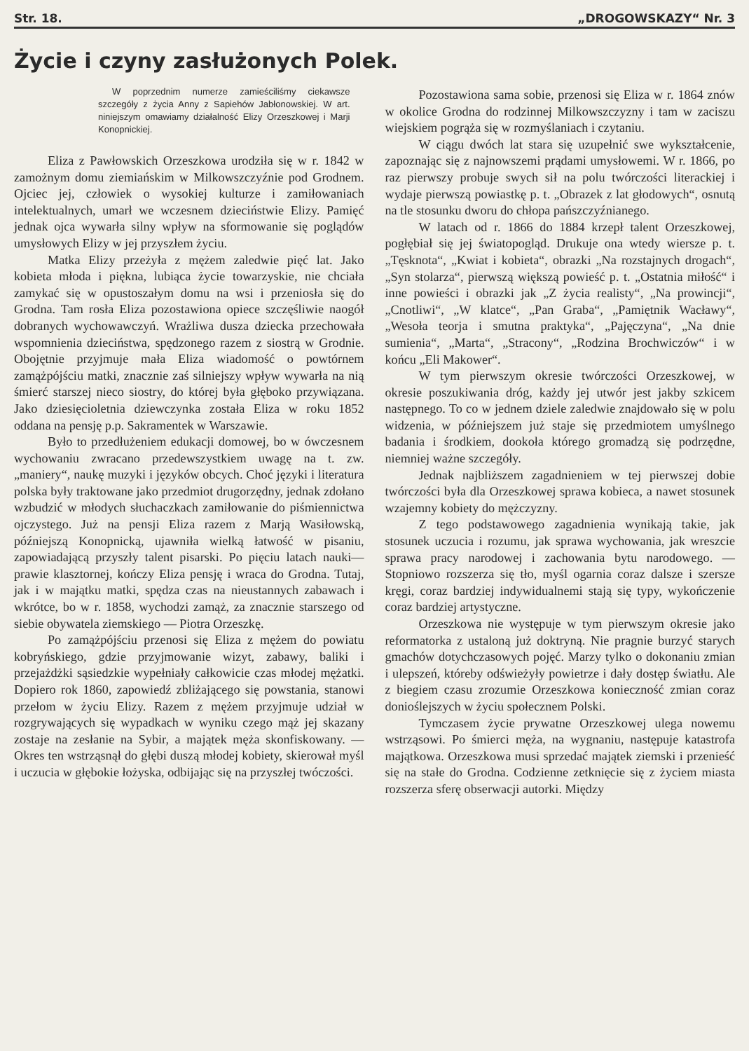Str. 18. „DROGOWSKAZY“ Nr. 3
Życie i czyny zasłużonych Polek.
W poprzednim numerze zamieściliśmy ciekawsze szczegóły z życia Anny z Sapiehów Jabłonowskiej. W art. niniejszym omawiamy działalność Elizy Orzeszkowej i Marji Konopnickiej.
Eliza z Pawłowskich Orzeszkowa urodziła się w r. 1842 w zamożnym domu ziemiańskim w Milkowszczyźnie pod Grodnem. Ojciec jej, człowiek o wysokiej kulturze i zamiłowaniach intelektualnych, umarł we wczesnem dzieciństwie Elizy. Pamięć jednak ojca wywarła silny wpływ na sformowanie się poglądów umysłowych Elizy w jej przyszłem życiu.
Matka Elizy przeżyła z mężem zaledwie pięć lat. Jako kobieta młoda i piękna, lubiąca życie towarzyskie, nie chciała zamykać się w opustoszałym domu na wsi i przeniosła się do Grodna. Tam rosła Eliza pozostawiona opiece szczęśliwie naogół dobranych wychowawczyń. Wrażliwa dusza dziecka przechowała wspomnienia dzieciństwa, spędzonego razem z siostrą w Grodnie. Obojętnie przyjmuje mała Eliza wiadomość o powtórnem zamążpójściu matki, znacznie zaś silniejszy wpływ wywarła na nią śmierć starszej nieco siostry, do której była głęboko przywiązana. Jako dziesięcioletnia dziewczynka została Eliza w roku 1852 oddana na pensję p.p. Sakramentek w Warszawie.
Było to przedłużeniem edukacji domowej, bo w ówczesnem wychowaniu zwracano przedewszystkiem uwagę na t. zw. „maniery“, naukę muzyki i języków obcych. Choć języki i literatura polska były traktowane jako przedmiot drugorzędny, jednak zdołano wzbudzić w młodych słuchaczkach zamiłowanie do piśmiennictwa ojczystego. Już na pensji Eliza razem z Marją Wasiłowską, późniejszą Konopnicką, ujawniła wielką łatwość w pisaniu, zapowiadającą przyszły talent pisarski. Po pięciu latach nauki—prawie klasztornej, kończy Eliza pensję i wraca do Grodna. Tutaj, jak i w majątku matki, spędza czas na nieustannych zabawach i wkrótce, bo w r. 1858, wychodzi zamąż, za znacznie starszego od siebie obywatela ziemskiego — Piotra Orzeszkę.
Po zamążpójściu przenosi się Eliza z mężem do powiatu kobryńskiego, gdzie przyjmowanie wizyt, zabawy, baliki i przejażdżki sąsiedzkie wypełniały całkowicie czas młodej mężatki. Dopiero rok 1860, zapowiedź zbliżającego się powstania, stanowi przełom w życiu Elizy. Razem z mężem przyjmuje udział w rozgrywających się wypadkach w wyniku czego mąż jej skazany zostaje na zesłanie na Sybir, a majątek męża skonfiskowany. — Okres ten wstrząsnął do głębi duszą młodej kobiety, skierował myśl i uczucia w głębokie łożyska, odbijając się na przyszłej twóczości.
Pozostawiona sama sobie, przenosi się Eliza w r. 1864 znów w okolice Grodna do rodzinnej Milkowszczyzny i tam w zaciszu wiejskiem pogrąża się w rozmyślaniach i czytaniu.
W ciągu dwóch lat stara się uzupełnić swe wykształcenie, zapoznając się z najnowszemi prądami umysłowemi. W r. 1866, po raz pierwszy probuje swych sił na polu twórczości literackiej i wydaje pierwszą powiastkę p. t. „Obrazek z lat głodowych“, osnutą na tle stosunku dworu do chłopa pańszczyźnianego.
W latach od r. 1866 do 1884 krzepł talent Orzeszkowej, pogłębiał się jej światopogląd. Drukuje ona wtedy wiersze p. t. „Tęsknota“, „Kwiat i kobieta“, obrazki „Na rozstajnych drogach“, „Syn stolarza“, pierwszą większą powieść p. t. „Ostatnia miłość“ i inne powieści i obrazki jak „Z życia realisty“, „Na prowincji“, „Cnotliwi“, „W klatce“, „Pan Graba“, „Pamiętnik Wacławy“, „Wesoła teorja i smutna praktyka“, „Pajęczyna“, „Na dnie sumienia“, „Marta“, „Stracony“, „Rodzina Brochwiczów“ i w końcu „Eli Makower“.
W tym pierwszym okresie twórczości Orzeszkowej, w okresie poszukiwania dróg, każdy jej utwór jest jakby szkicem następnego. To co w jednem dziele zaledwie znajdowało się w polu widzenia, w późniejszem już staje się przedmiotem umyślnego badania i środkiem, dookoła którego gromadzą się podrzędne, niemniej ważne szczegóły.
Jednak najbliższem zagadnieniem w tej pierwszej dobie twórczości była dla Orzeszkowej sprawa kobieca, a nawet stosunek wzajemny kobiety do mężczyzny.
Z tego podstawowego zagadnienia wynikają takie, jak stosunek uczucia i rozumu, jak sprawa wychowania, jak wreszcie sprawa pracy narodowej i zachowania bytu narodowego. — Stopniowo rozszerza się tło, myśl ogarnia coraz dalsze i szersze kręgi, coraz bardziej indywidualnemi stają się typy, wykończenie coraz bardziej artystyczne.
Orzeszkowa nie występuje w tym pierwszym okresie jako reformatorka z ustaloną już doktryną. Nie pragnie burzyć starych gmachów dotychczasowych pojęć. Marzy tylko o dokonaniu zmian i ulepszeń, któreby odświeżyły powietrze i dały dostęp światłu. Ale z biegiem czasu zrozumie Orzeszkowa konieczność zmian coraz donioślejszych w życiu społecznem Polski.
Tymczasem życie prywatne Orzeszkowej ulega nowemu wstrząsowi. Po śmierci męża, na wygnaniu, następuje katastrofa majątkowa. Orzeszkowa musi sprzedać majątek ziemski i przenieść się na stałe do Grodna. Codzienne zetknięcie się z życiem miasta rozszerza sferę obserwacji autorki. Między